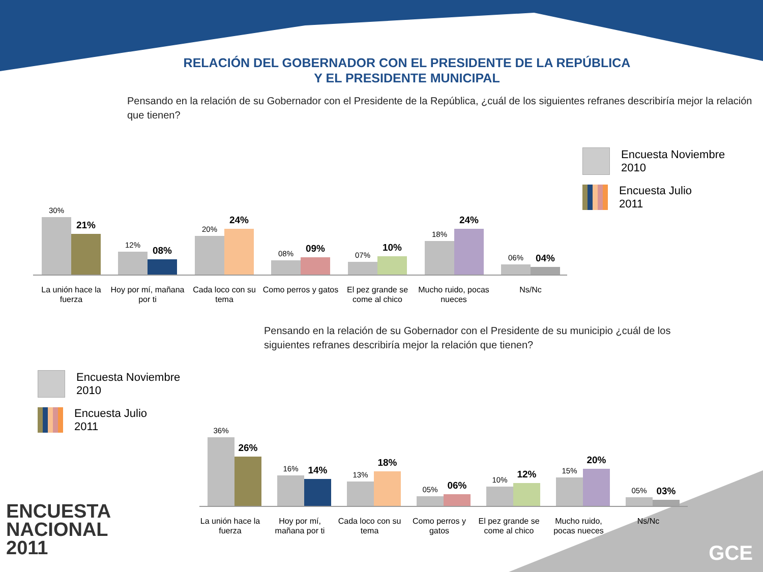RELACIÓN DEL GOBERNADOR CON EL PRESIDENTE DE LA REPÚBLICA
Y EL PRESIDENTE MUNICIPAL
Pensando en la relación de su Gobernador con el Presidente de la República, ¿cuál de los siguientes refranes describiría mejor la relación que tienen?
Encuesta Noviembre
2010
Encuesta Julio
2011
30%
21%
12%
08%
20%
24%
08%
09%
07%
10%
18%
24%
06%
04%
La unión hace la fuerza
Hoy por mí, mañana por ti
Cada loco con su tema
Como perros y gatos
El pez grande se come al chico
Mucho ruido, pocas nueces
Ns/Nc
Pensando en la relación de su Gobernador con el Presidente de su municipio ¿cuál de los siguientes refranes describiría mejor la relación que tienen?
Encuesta Noviembre
2010
Encuesta Julio
2011
36%
26%
16%
14%
13%
18%
05%
06%
10%
12%
15%
20%
05%
03%
La unión hace la fuerza
Hoy por mí, mañana por ti
Cada loco con su tema
Como perros y gatos
El pez grande se come al chico
Mucho ruido, pocas nueces
Ns/Nc
ENCUESTA
NACIONAL
2011
GCE